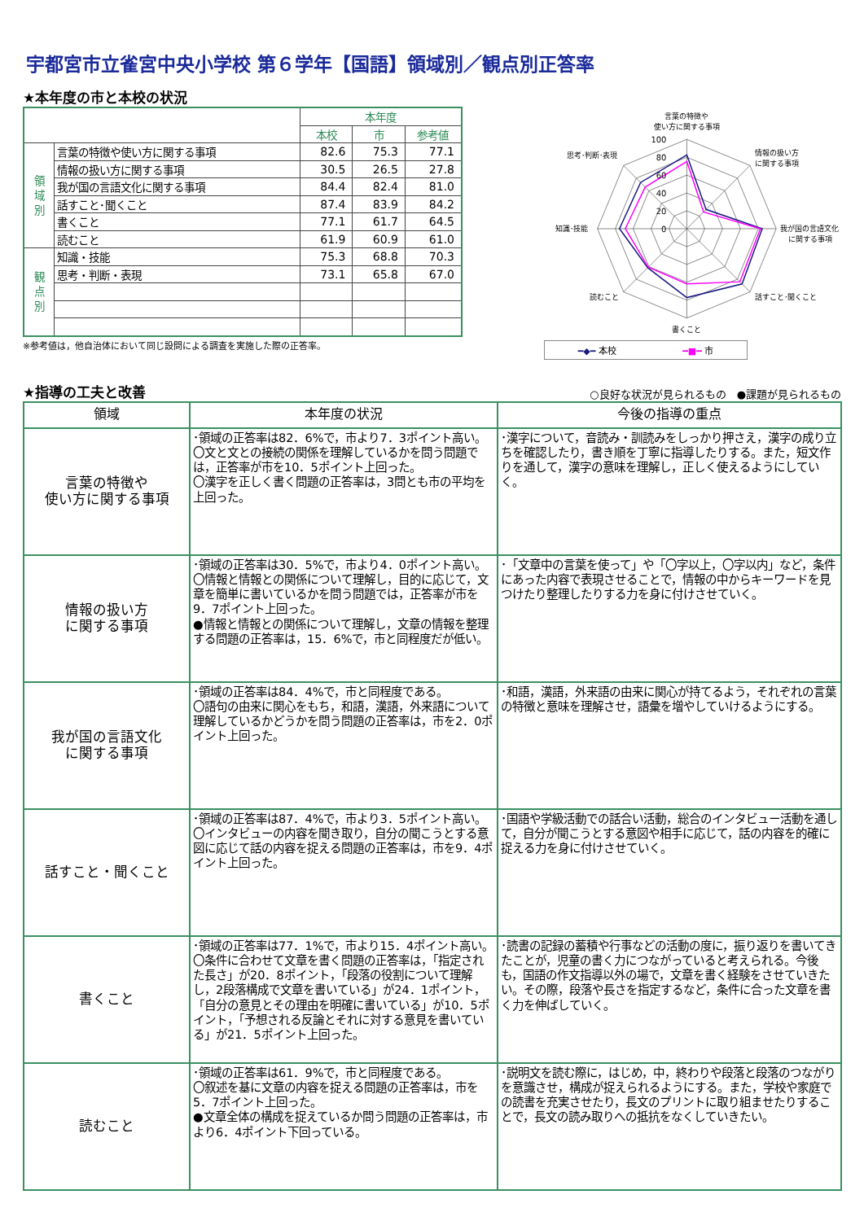宇都宮市立雀宮中央小学校 第６学年【国語】領域別／観点別正答率
★本年度の市と本校の状況
| | | 本年度 | | |
| | | 本校 | 市 | 参考値 |
| 領 域 別 | 言葉の特徴や使い方に関する事項 | 82.6 | 75.3 | 77.1 |
| | 情報の扱い方に関する事項 | 30.5 | 26.5 | 27.8 |
| | 我が国の言語文化に関する事項 | 84.4 | 82.4 | 81.0 |
| | 話すこと･聞くこと | 87.4 | 83.9 | 84.2 |
| | 書くこと | 77.1 | 61.7 | 64.5 |
| | 読むこと | 61.9 | 60.9 | 61.0 |
| 観 点 別 | 知識・技能 | 75.3 | 68.8 | 70.3 |
| | 思考・判断・表現 | 73.1 | 65.8 | 67.0 |
※参考値は，他自治体において同じ設問による調査を実施した際の正答率。
0
20
40
60
80
100
言葉の特徴や
使い方に関する事項
情報の扱い方
に関する事項
我が国の言語文化
に関する事項
話すこと･聞くこと
書くこと
読むこと
知識･技能
思考･判断･表現
━◆━ 本校 ━■━ 市
★指導の工夫と改善
○良好な状況が見られるもの　●課題が見られるもの
| 領域 | 本年度の状況 | 今後の指導の重点 |
| --- | --- | --- |
| 言葉の特徴や 使い方に関する事項 | ･領域の正答率は82．6%で，市より7．3ポイント高い。 〇文と文との接続の関係を理解しているかを問う問題では，正答率が市を10．5ポイント上回った。 〇漢字を正しく書く問題の正答率は，3問とも市の平均を上回った。 | ･漢字について，音読み・訓読みをしっかり押さえ，漢字の成り立ちを確認したり，書き順を丁寧に指導したりする。また，短文作りを通して，漢字の意味を理解し，正しく使えるようにしていく。 |
| 情報の扱い方 に関する事項 | ･領域の正答率は30．5%で，市より4．0ポイント高い。 〇情報と情報との関係について理解し，目的に応じて，文章を簡単に書いているかを問う問題では，正答率が市を9．7ポイント上回った。 ●情報と情報との関係について理解し，文章の情報を整理する問題の正答率は，15．6%で，市と同程度だが低い。 | ･「文章中の言葉を使って」や「〇字以上，〇字以内」など，条件にあった内容で表現させることで，情報の中からキーワードを見つけたり整理したりする力を身に付けさせていく。 |
| 我が国の言語文化 に関する事項 | ･領域の正答率は84．4%で，市と同程度である。 〇語句の由来に関心をもち，和語，漢語，外来語について理解しているかどうかを問う問題の正答率は，市を2．0ポイント上回った。 | ･和語，漢語，外来語の由来に関心が持てるよう，それぞれの言葉の特徴と意味を理解させ，語彙を増やしていけるようにする。 |
| 話すこと・聞くこと | ･領域の正答率は87．4%で，市より3．5ポイント高い。 〇インタビューの内容を聞き取り，自分の聞こうとする意図に応じて話の内容を捉える問題の正答率は，市を9．4ポイント上回った。 | ･国語や学級活動での話合い活動，総合のインタビュー活動を通して，自分が聞こうとする意図や相手に応じて，話の内容を的確に捉える力を身に付けさせていく。 |
| 書くこと | ･領域の正答率は77．1%で，市より15．4ポイント高い。 〇条件に合わせて文章を書く問題の正答率は，「指定された長さ」が20．8ポイント，「段落の役割について理解し，2段落構成で文章を書いている」が24．1ポイント，「自分の意見とその理由を明確に書いている」が10．5ポイント，「予想される反論とそれに対する意見を書いている」が21．5ポイント上回った。 | ･読書の記録の蓄積や行事などの活動の度に，振り返りを書いてきたことが，児童の書く力につながっていると考えられる。今後も，国語の作文指導以外の場で，文章を書く経験をさせていきたい。その際，段落や長さを指定するなど，条件に合った文章を書く力を伸ばしていく。 |
| 読むこと | ･領域の正答率は61．9%で，市と同程度である。 〇叙述を基に文章の内容を捉える問題の正答率は，市を5．7ポイント上回った。 ●文章全体の構成を捉えているか問う問題の正答率は，市より6．4ポイント下回っている。 | ･説明文を読む際に，はじめ，中，終わりや段落と段落のつながりを意識させ，構成が捉えられるようにする。また，学校や家庭での読書を充実させたり，長文のプリントに取り組ませたりすることで，長文の読み取りへの抵抗をなくしていきたい。 |